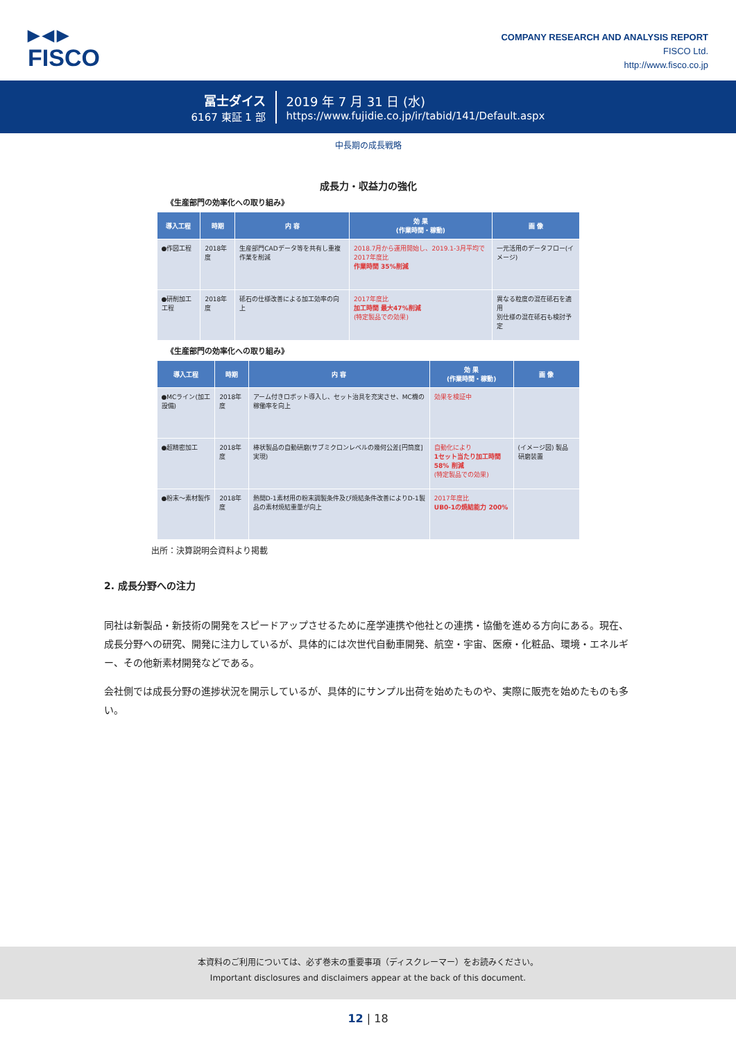▶◀▶
FISCO
COMPANY RESEARCH AND ANALYSIS REPORT
FISCO Ltd.
http://www.fisco.co.jp
冨士ダイス
6167 東証 1 部
2019 年 7 月 31 日 (水)
https://www.fujidie.co.jp/ir/tabid/141/Default.aspx
中長期の成長戦略
成長力・収益力の強化
《生産部門の効率化への取り組み》
| 導入工程 | 時期 | 内 容 | 効 果 (作業時間・稼動) | 画 像 |
| --- | --- | --- | --- | --- |
| ●作図工程 | 2018年度 | 生産部門CADデータ等を共有し重複作業を削減 | 2018.7月から運用開始し、2019.1-3月平均で2017年度比 作業時間 35%削減 | 一元活用のデータフロー(イメージ) |
| ●研削加工工程 | 2018年度 | 砥石の仕様改善による加工効率の向上 | 2017年度比 加工時間 最大47%削減 (特定製品での効果) | 異なる粒度の混在砥石を適用 別仕様の混在砥石も検討予定 |
《生産部門の効率化への取り組み》
| 導入工程 | 時期 | 内 容 | 効 果 (作業時間・稼動) | 画 像 |
| --- | --- | --- | --- | --- |
| ●MCライン(加工設備) | 2018年度 | アーム付きロボット導入し、セット治具を充実させ、MC機の稼働率を向上 | 効果を検証中 | |
| ●超精密加工 | 2018年度 | 棒状製品の自動研磨(サブミクロンレベルの幾何公差[円筒度]実現) | 自動化により 1セット当たり加工時間 58% 削減 (特定製品での効果) | (イメージ図) 製品 研磨装置 |
| ●粉末～素材製作 | 2018年度 | 熱間D-1素材用の粉末調製条件及び焼結条件改善によりD-1製品の素材焼結重量が向上 | 2017年度比 UB0-1の焼結能力 200% | |
出所：決算説明会資料より掲載
2. 成長分野への注力
同社は新製品・新技術の開発をスピードアップさせるために産学連携や他社との連携・協働を進める方向にある。現在、成長分野への研究、開発に注力しているが、具体的には次世代自動車開発、航空・宇宙、医療・化粧品、環境・エネルギー、その他新素材開発などである。
会社側では成長分野の進捗状況を開示しているが、具体的にサンプル出荷を始めたものや、実際に販売を始めたものも多い。
本資料のご利用については、必ず巻末の重要事項（ディスクレーマー）をお読みください。
Important disclosures and disclaimers appear at the back of this document.
12 | 18